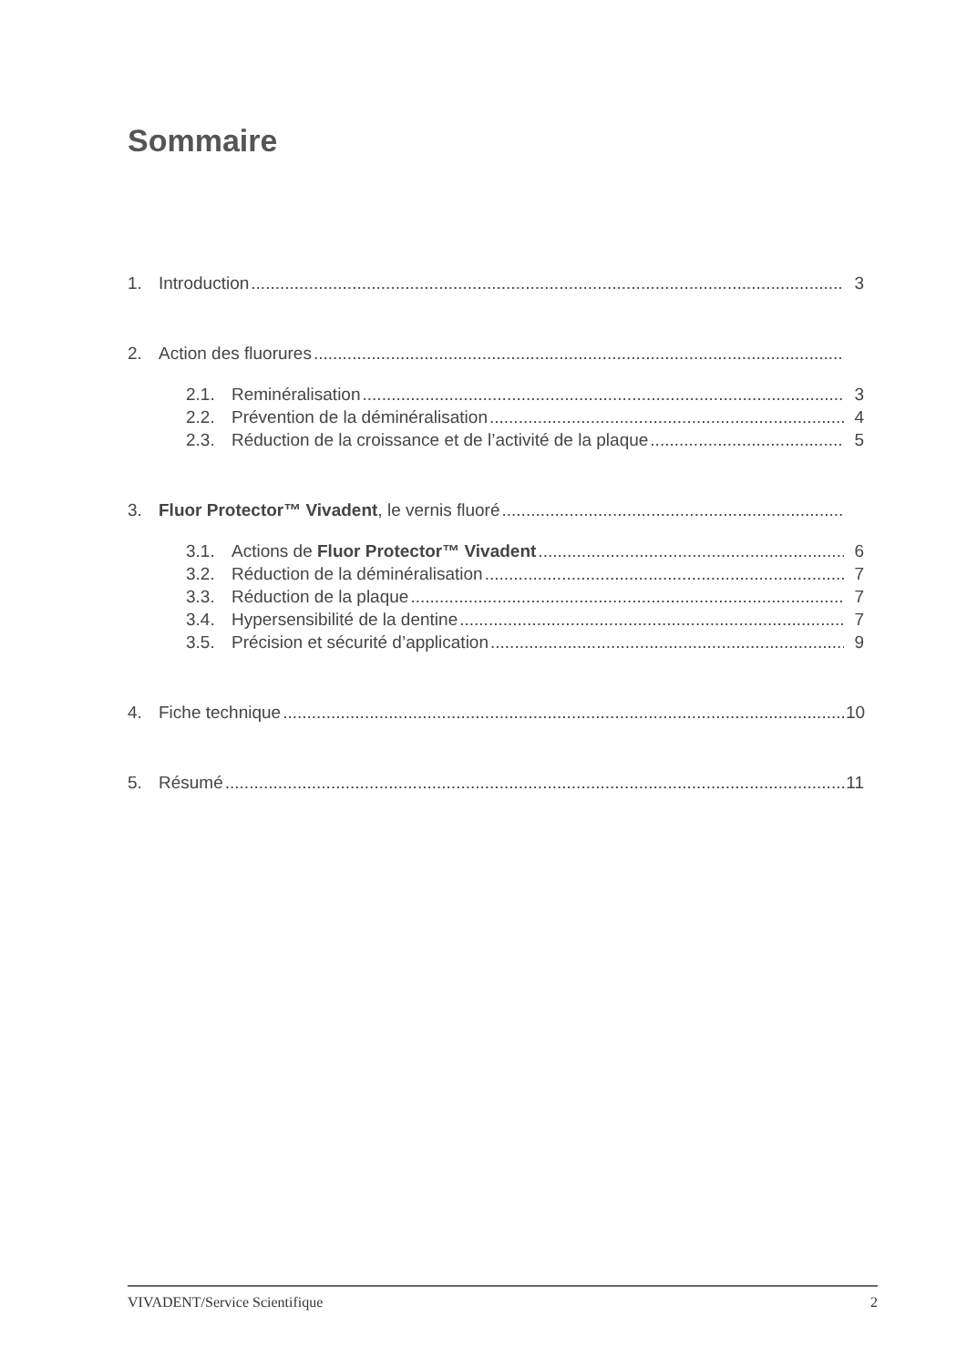Sommaire
1. Introduction 3
2. Action des fluorures
2.1. Reminéralisation 3
2.2. Prévention de la déminéralisation 4
2.3. Réduction de la croissance et de l’activité de la plaque 5
3. Fluor Protector™ Vivadent, le vernis fluoré
3.1. Actions de Fluor Protector™ Vivadent 6
3.2. Réduction de la déminéralisation 7
3.3. Réduction de la plaque 7
3.4. Hypersensibilité de la dentine 7
3.5. Précision et sécurité d’application 9
4. Fiche technique 10
5. Résumé 11
VIVADENT/Service Scientifique 2